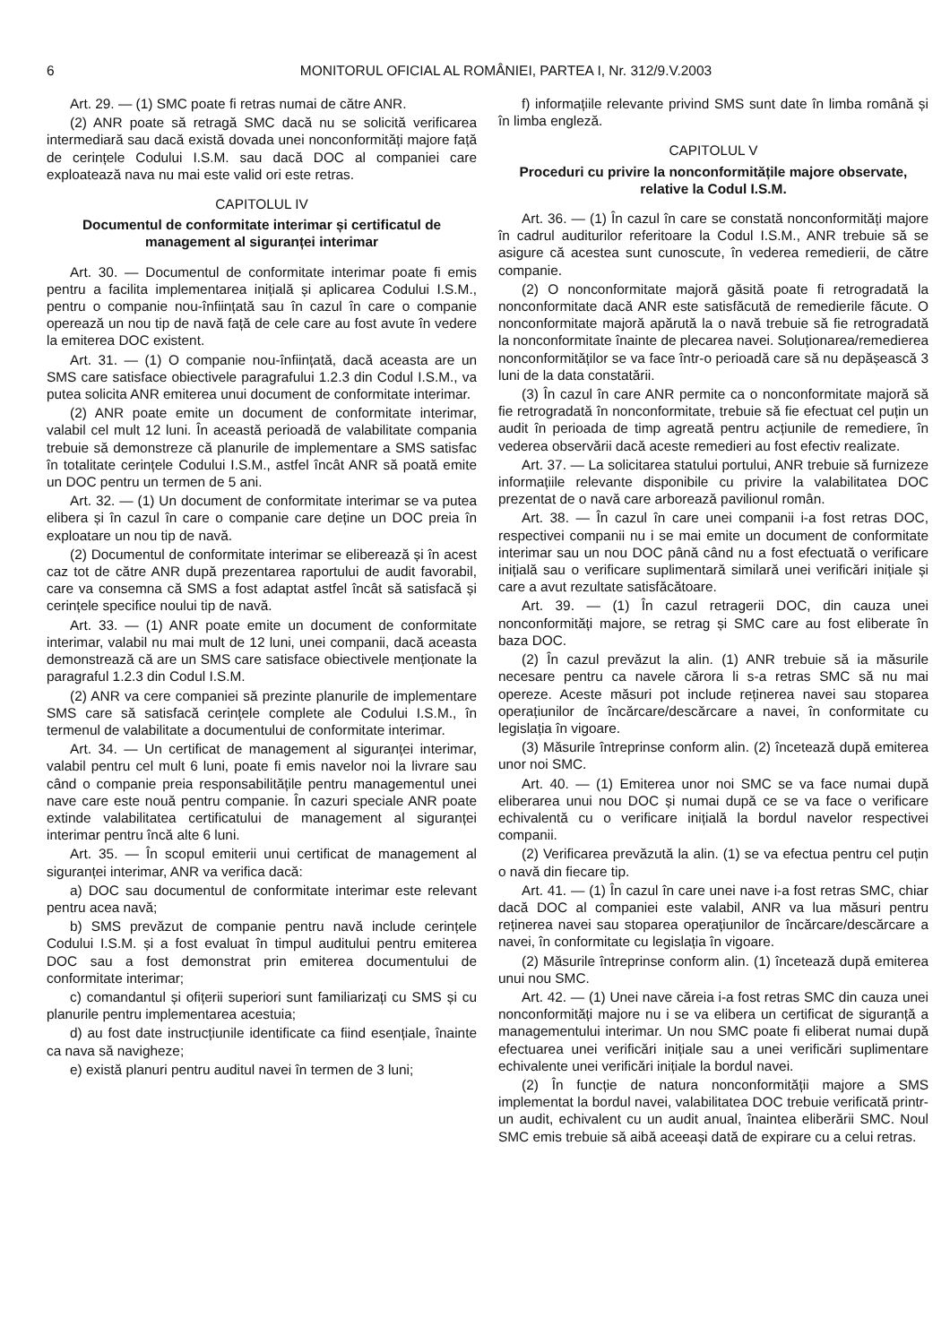6 MONITORUL OFICIAL AL ROMÂNIEI, PARTEA I, Nr. 312/9.V.2003
Art. 29. — (1) SMC poate fi retras numai de către ANR.
(2) ANR poate să retragă SMC dacă nu se solicită verificarea intermediară sau dacă există dovada unei nonconformități majore față de cerințele Codului I.S.M. sau dacă DOC al companiei care exploatează nava nu mai este valid ori este retras.
CAPITOLUL IV
Documentul de conformitate interimar și certificatul de management al siguranței interimar
Art. 30. — Documentul de conformitate interimar poate fi emis pentru a facilita implementarea inițială și aplicarea Codului I.S.M., pentru o companie nou-înființată sau în cazul în care o companie operează un nou tip de navă față de cele care au fost avute în vedere la emiterea DOC existent.
Art. 31. — (1) O companie nou-înființată, dacă aceasta are un SMS care satisface obiectivele paragrafului 1.2.3 din Codul I.S.M., va putea solicita ANR emiterea unui document de conformitate interimar.
(2) ANR poate emite un document de conformitate interimar, valabil cel mult 12 luni. În această perioadă de valabilitate compania trebuie să demonstreze că planurile de implementare a SMS satisfac în totalitate cerințele Codului I.S.M., astfel încât ANR să poată emite un DOC pentru un termen de 5 ani.
Art. 32. — (1) Un document de conformitate interimar se va putea elibera și în cazul în care o companie care deține un DOC preia în exploatare un nou tip de navă.
(2) Documentul de conformitate interimar se eliberează și în acest caz tot de către ANR după prezentarea raportului de audit favorabil, care va consemna că SMS a fost adaptat astfel încât să satisfacă și cerințele specifice noului tip de navă.
Art. 33. — (1) ANR poate emite un document de conformitate interimar, valabil nu mai mult de 12 luni, unei companii, dacă aceasta demonstrează că are un SMS care satisface obiectivele menționate la paragraful 1.2.3 din Codul I.S.M.
(2) ANR va cere companiei să prezinte planurile de implementare SMS care să satisfacă cerințele complete ale Codului I.S.M., în termenul de valabilitate a documentului de conformitate interimar.
Art. 34. — Un certificat de management al siguranței interimar, valabil pentru cel mult 6 luni, poate fi emis navelor noi la livrare sau când o companie preia responsabilitățile pentru managementul unei nave care este nouă pentru companie. În cazuri speciale ANR poate extinde valabilitatea certificatului de management al siguranței interimar pentru încă alte 6 luni.
Art. 35. — În scopul emiterii unui certificat de management al siguranței interimar, ANR va verifica dacă:
a) DOC sau documentul de conformitate interimar este relevant pentru acea navă;
b) SMS prevăzut de companie pentru navă include cerințele Codului I.S.M. și a fost evaluat în timpul auditului pentru emiterea DOC sau a fost demonstrat prin emiterea documentului de conformitate interimar;
c) comandantul și ofițerii superiori sunt familiarizați cu SMS și cu planurile pentru implementarea acestuia;
d) au fost date instrucțiunile identificate ca fiind esențiale, înainte ca nava să navigheze;
e) există planuri pentru auditul navei în termen de 3 luni;
f) informațiile relevante privind SMS sunt date în limba română și în limba engleză.
CAPITOLUL V
Proceduri cu privire la nonconformitățile majore observate, relative la Codul I.S.M.
Art. 36. — (1) În cazul în care se constată nonconformități majore în cadrul auditurilor referitoare la Codul I.S.M., ANR trebuie să se asigure că acestea sunt cunoscute, în vederea remedierii, de către companie.
(2) O nonconformitate majoră găsită poate fi retrogradată la nonconformitate dacă ANR este satisfăcută de remedierile făcute. O nonconformitate majoră apărută la o navă trebuie să fie retrogradată la nonconformitate înainte de plecarea navei. Soluționarea/remedierea nonconformităților se va face într-o perioadă care să nu depășească 3 luni de la data constatării.
(3) În cazul în care ANR permite ca o nonconformitate majoră să fie retrogradată în nonconformitate, trebuie să fie efectuat cel puțin un audit în perioada de timp agreată pentru acțiunile de remediere, în vederea observării dacă aceste remedieri au fost efectiv realizate.
Art. 37. — La solicitarea statului portului, ANR trebuie să furnizeze informațiile relevante disponibile cu privire la valabilitatea DOC prezentat de o navă care arborează pavilionul român.
Art. 38. — În cazul în care unei companii i-a fost retras DOC, respectivei companii nu i se mai emite un document de conformitate interimar sau un nou DOC până când nu a fost efectuată o verificare inițială sau o verificare suplimentară similară unei verificări inițiale și care a avut rezultate satisfăcătoare.
Art. 39. — (1) În cazul retragerii DOC, din cauza unei nonconformități majore, se retrag și SMC care au fost eliberate în baza DOC.
(2) În cazul prevăzut la alin. (1) ANR trebuie să ia măsurile necesare pentru ca navele cărora li s-a retras SMC să nu mai opereze. Aceste măsuri pot include reținerea navei sau stoparea operațiunilor de încărcare/descărcare a navei, în conformitate cu legislația în vigoare.
(3) Măsurile întreprinse conform alin. (2) încetează după emiterea unor noi SMC.
Art. 40. — (1) Emiterea unor noi SMC se va face numai după eliberarea unui nou DOC și numai după ce se va face o verificare echivalentă cu o verificare inițială la bordul navelor respectivei companii.
(2) Verificarea prevăzută la alin. (1) se va efectua pentru cel puțin o navă din fiecare tip.
Art. 41. — (1) În cazul în care unei nave i-a fost retras SMC, chiar dacă DOC al companiei este valabil, ANR va lua măsuri pentru reținerea navei sau stoparea operațiunilor de încărcare/descărcare a navei, în conformitate cu legislația în vigoare.
(2) Măsurile întreprinse conform alin. (1) încetează după emiterea unui nou SMC.
Art. 42. — (1) Unei nave căreia i-a fost retras SMC din cauza unei nonconformități majore nu i se va elibera un certificat de siguranță a managementului interimar. Un nou SMC poate fi eliberat numai după efectuarea unei verificări inițiale sau a unei verificări suplimentare echivalente unei verificări inițiale la bordul navei.
(2) În funcție de natura nonconformității majore a SMS implementat la bordul navei, valabilitatea DOC trebuie verificată printr-un audit, echivalent cu un audit anual, înaintea eliberării SMC. Noul SMC emis trebuie să aibă aceeași dată de expirare cu a celui retras.